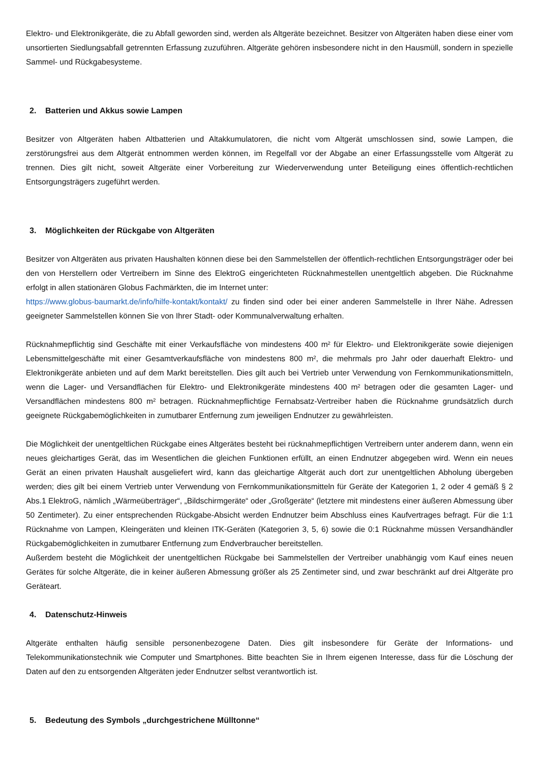Elektro- und Elektronikgeräte, die zu Abfall geworden sind, werden als Altgeräte bezeichnet. Besitzer von Altgeräten haben diese einer vom unsortierten Siedlungsabfall getrennten Erfassung zuzuführen. Altgeräte gehören insbesondere nicht in den Hausmüll, sondern in spezielle Sammel- und Rückgabesysteme.
2. Batterien und Akkus sowie Lampen
Besitzer von Altgeräten haben Altbatterien und Altakkumulatoren, die nicht vom Altgerät umschlossen sind, sowie Lampen, die zerstörungsfrei aus dem Altgerät entnommen werden können, im Regelfall vor der Abgabe an einer Erfassungsstelle vom Altgerät zu trennen. Dies gilt nicht, soweit Altgeräte einer Vorbereitung zur Wiederverwendung unter Beteiligung eines öffentlich-rechtlichen Entsorgungsträgers zugeführt werden.
3. Möglichkeiten der Rückgabe von Altgeräten
Besitzer von Altgeräten aus privaten Haushalten können diese bei den Sammelstellen der öffentlich-rechtlichen Entsorgungsträger oder bei den von Herstellern oder Vertreibern im Sinne des ElektroG eingerichteten Rücknahmestellen unentgeltlich abgeben. Die Rücknahme erfolgt in allen stationären Globus Fachmärkten, die im Internet unter:
https://www.globus-baumarkt.de/info/hilfe-kontakt/kontakt/ zu finden sind oder bei einer anderen Sammelstelle in Ihrer Nähe. Adressen geeigneter Sammelstellen können Sie von Ihrer Stadt- oder Kommunalverwaltung erhalten.
Rücknahmepflichtig sind Geschäfte mit einer Verkaufsfläche von mindestens 400 m² für Elektro- und Elektronikgeräte sowie diejenigen Lebensmittelgeschäfte mit einer Gesamtverkaufsfläche von mindestens 800 m², die mehrmals pro Jahr oder dauerhaft Elektro- und Elektronikgeräte anbieten und auf dem Markt bereitstellen. Dies gilt auch bei Vertrieb unter Verwendung von Fernkommunikationsmitteln, wenn die Lager- und Versandflächen für Elektro- und Elektronikgeräte mindestens 400 m² betragen oder die gesamten Lager- und Versandflächen mindestens 800 m² betragen. Rücknahmepflichtige Fernabsatz-Vertreiber haben die Rücknahme grundsätzlich durch geeignete Rückgabemöglichkeiten in zumutbarer Entfernung zum jeweiligen Endnutzer zu gewährleisten.
Die Möglichkeit der unentgeltlichen Rückgabe eines Altgerätes besteht bei rücknahmepflichtigen Vertreibern unter anderem dann, wenn ein neues gleichartiges Gerät, das im Wesentlichen die gleichen Funktionen erfüllt, an einen Endnutzer abgegeben wird. Wenn ein neues Gerät an einen privaten Haushalt ausgeliefert wird, kann das gleichartige Altgerät auch dort zur unentgeltlichen Abholung übergeben werden; dies gilt bei einem Vertrieb unter Verwendung von Fernkommunikationsmitteln für Geräte der Kategorien 1, 2 oder 4 gemäß § 2 Abs.1 ElektroG, nämlich „Wärmeüberträger“, „Bildschirmgeräte“ oder „Großgeräte“ (letztere mit mindestens einer äußeren Abmessung über 50 Zentimeter). Zu einer entsprechenden Rückgabe-Absicht werden Endnutzer beim Abschluss eines Kaufvertrages befragt. Für die 1:1 Rücknahme von Lampen, Kleingeräten und kleinen ITK-Geräten (Kategorien 3, 5, 6) sowie die 0:1 Rücknahme müssen Versandhändler Rückgabemöglichkeiten in zumutbarer Entfernung zum Endverbraucher bereitstellen.
Außerdem besteht die Möglichkeit der unentgeltlichen Rückgabe bei Sammelstellen der Vertreiber unabhängig vom Kauf eines neuen Gerätes für solche Altgeräte, die in keiner äußeren Abmessung größer als 25 Zentimeter sind, und zwar beschränkt auf drei Altgeräte pro Geräteart.
4. Datenschutz-Hinweis
Altgeräte enthalten häufig sensible personenbezogene Daten. Dies gilt insbesondere für Geräte der Informations- und Telekommunikationstechnik wie Computer und Smartphones. Bitte beachten Sie in Ihrem eigenen Interesse, dass für die Löschung der Daten auf den zu entsorgenden Altgeräten jeder Endnutzer selbst verantwortlich ist.
5. Bedeutung des Symbols „durchgestrichene Mülltonne“